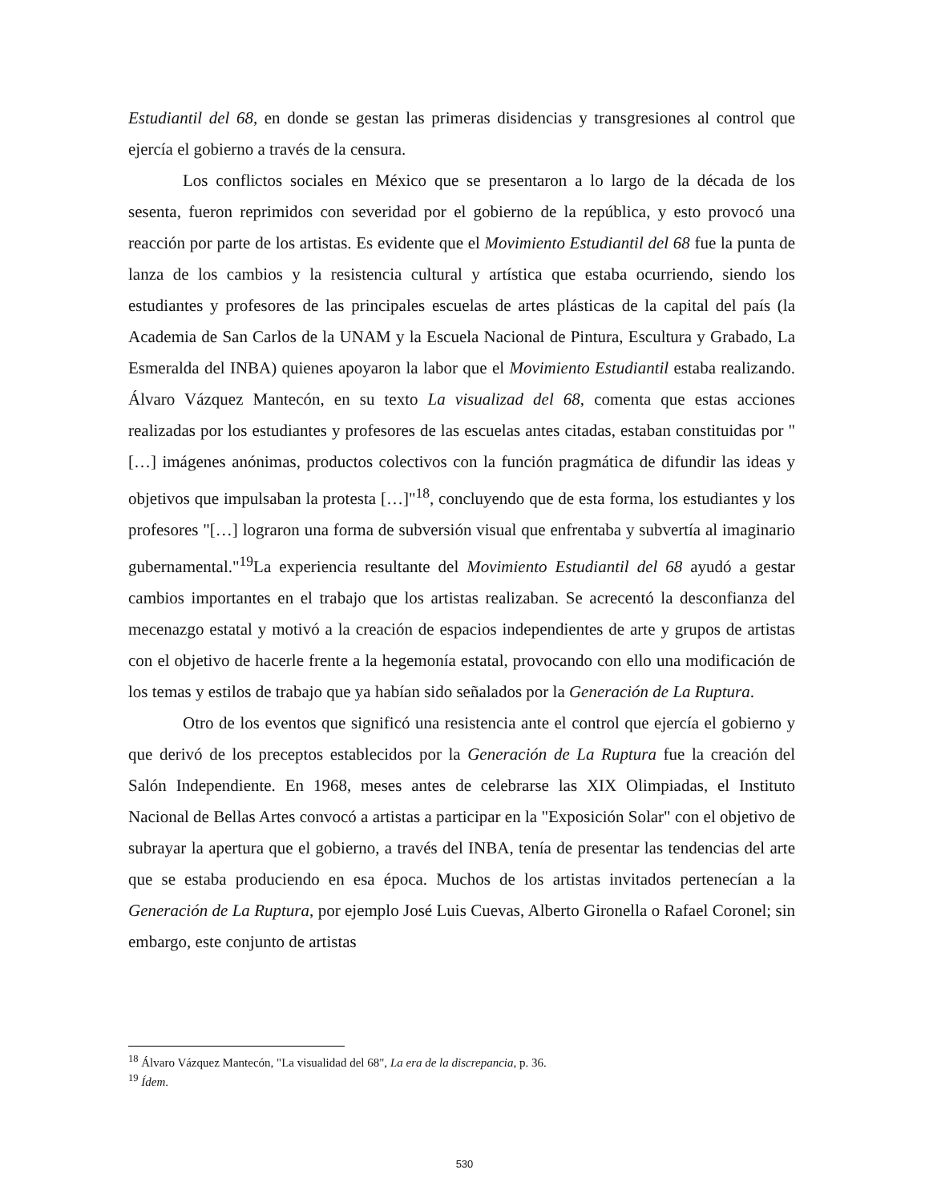Estudiantil del 68, en donde se gestan las primeras disidencias y transgresiones al control que ejercía el gobierno a través de la censura.
Los conflictos sociales en México que se presentaron a lo largo de la década de los sesenta, fueron reprimidos con severidad por el gobierno de la república, y esto provocó una reacción por parte de los artistas. Es evidente que el Movimiento Estudiantil del 68 fue la punta de lanza de los cambios y la resistencia cultural y artística que estaba ocurriendo, siendo los estudiantes y profesores de las principales escuelas de artes plásticas de la capital del país (la Academia de San Carlos de la UNAM y la Escuela Nacional de Pintura, Escultura y Grabado, La Esmeralda del INBA) quienes apoyaron la labor que el Movimiento Estudiantil estaba realizando. Álvaro Vázquez Mantecón, en su texto La visualizad del 68, comenta que estas acciones realizadas por los estudiantes y profesores de las escuelas antes citadas, estaban constituidas por "[…] imágenes anónimas, productos colectivos con la función pragmática de difundir las ideas y objetivos que impulsaban la protesta […]"<sup>18</sup>, concluyendo que de esta forma, los estudiantes y los profesores "[…] lograron una forma de subversión visual que enfrentaba y subvertía al imaginario gubernamental."<sup>19</sup>La experiencia resultante del Movimiento Estudiantil del 68 ayudó a gestar cambios importantes en el trabajo que los artistas realizaban. Se acrecentó la desconfianza del mecenazgo estatal y motivó a la creación de espacios independientes de arte y grupos de artistas con el objetivo de hacerle frente a la hegemonía estatal, provocando con ello una modificación de los temas y estilos de trabajo que ya habían sido señalados por la Generación de La Ruptura.
Otro de los eventos que significó una resistencia ante el control que ejercía el gobierno y que derivó de los preceptos establecidos por la Generación de La Ruptura fue la creación del Salón Independiente. En 1968, meses antes de celebrarse las XIX Olimpiadas, el Instituto Nacional de Bellas Artes convocó a artistas a participar en la "Exposición Solar" con el objetivo de subrayar la apertura que el gobierno, a través del INBA, tenía de presentar las tendencias del arte que se estaba produciendo en esa época. Muchos de los artistas invitados pertenecían a la Generación de La Ruptura, por ejemplo José Luis Cuevas, Alberto Gironella o Rafael Coronel; sin embargo, este conjunto de artistas
<sup>18</sup> Álvaro Vázquez Mantecón, "La visualidad del 68", La era de la discrepancia, p. 36.
<sup>19</sup> Ídem.
530